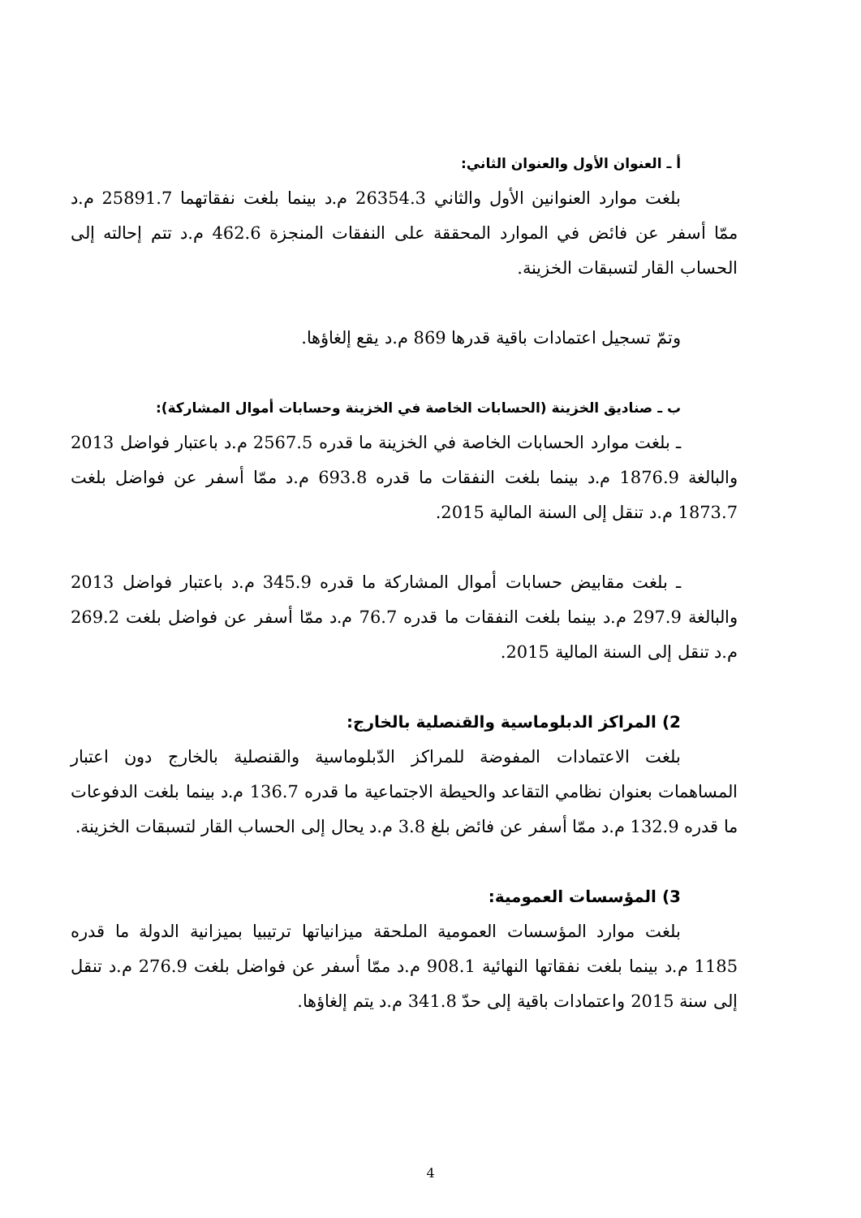أ ـ العنوان الأول والعنوان الثاني:
بلغت موارد العنوانين الأول والثاني 26354.3 م.د بينما بلغت نفقاتهما 25891.7 م.د ممّا أسفر عن فائض في الموارد المحققة على النفقات المنجزة 462.6 م.د تتم إحالته إلى الحساب القار لتسبقات الخزينة.
وتمّ تسجيل اعتمادات باقية قدرها 869 م.د يقع إلغاؤها.
ب ـ صناديق الخزينة (الحسابات الخاصة في الخزينة وحسابات أموال المشاركة):
ـ بلغت موارد الحسابات الخاصة في الخزينة ما قدره 2567.5 م.د باعتبار فواضل 2013 والبالغة 1876.9 م.د بينما بلغت النفقات ما قدره 693.8 م.د ممّا أسفر عن فواضل بلغت 1873.7 م.د تنقل إلى السنة المالية 2015.
ـ بلغت مقابيض حسابات أموال المشاركة ما قدره 345.9 م.د باعتبار فواضل 2013 والبالغة 297.9 م.د بينما بلغت النفقات ما قدره 76.7 م.د ممّا أسفر عن فواضل بلغت 269.2 م.د تنقل إلى السنة المالية 2015.
2) المراكز الدبلوماسية والقنصلية بالخارج:
بلغت الاعتمادات المفوضة للمراكز الدّبلوماسية والقنصلية بالخارج دون اعتبار المساهمات بعنوان نظامي التقاعد والحيطة الاجتماعية ما قدره 136.7 م.د بينما بلغت الدفوعات ما قدره 132.9 م.د ممّا أسفر عن فائض بلغ 3.8 م.د يحال إلى الحساب القار لتسبقات الخزينة.
3) المؤسسات العمومية:
بلغت موارد المؤسسات العمومية الملحقة ميزانياتها ترتيبيا بميزانية الدولة ما قدره 1185 م.د بينما بلغت نفقاتها النهائية 908.1 م.د ممّا أسفر عن فواضل بلغت 276.9 م.د تنقل إلى سنة 2015 واعتمادات باقية إلى حدّ 341.8 م.د يتم إلغاؤها.
4